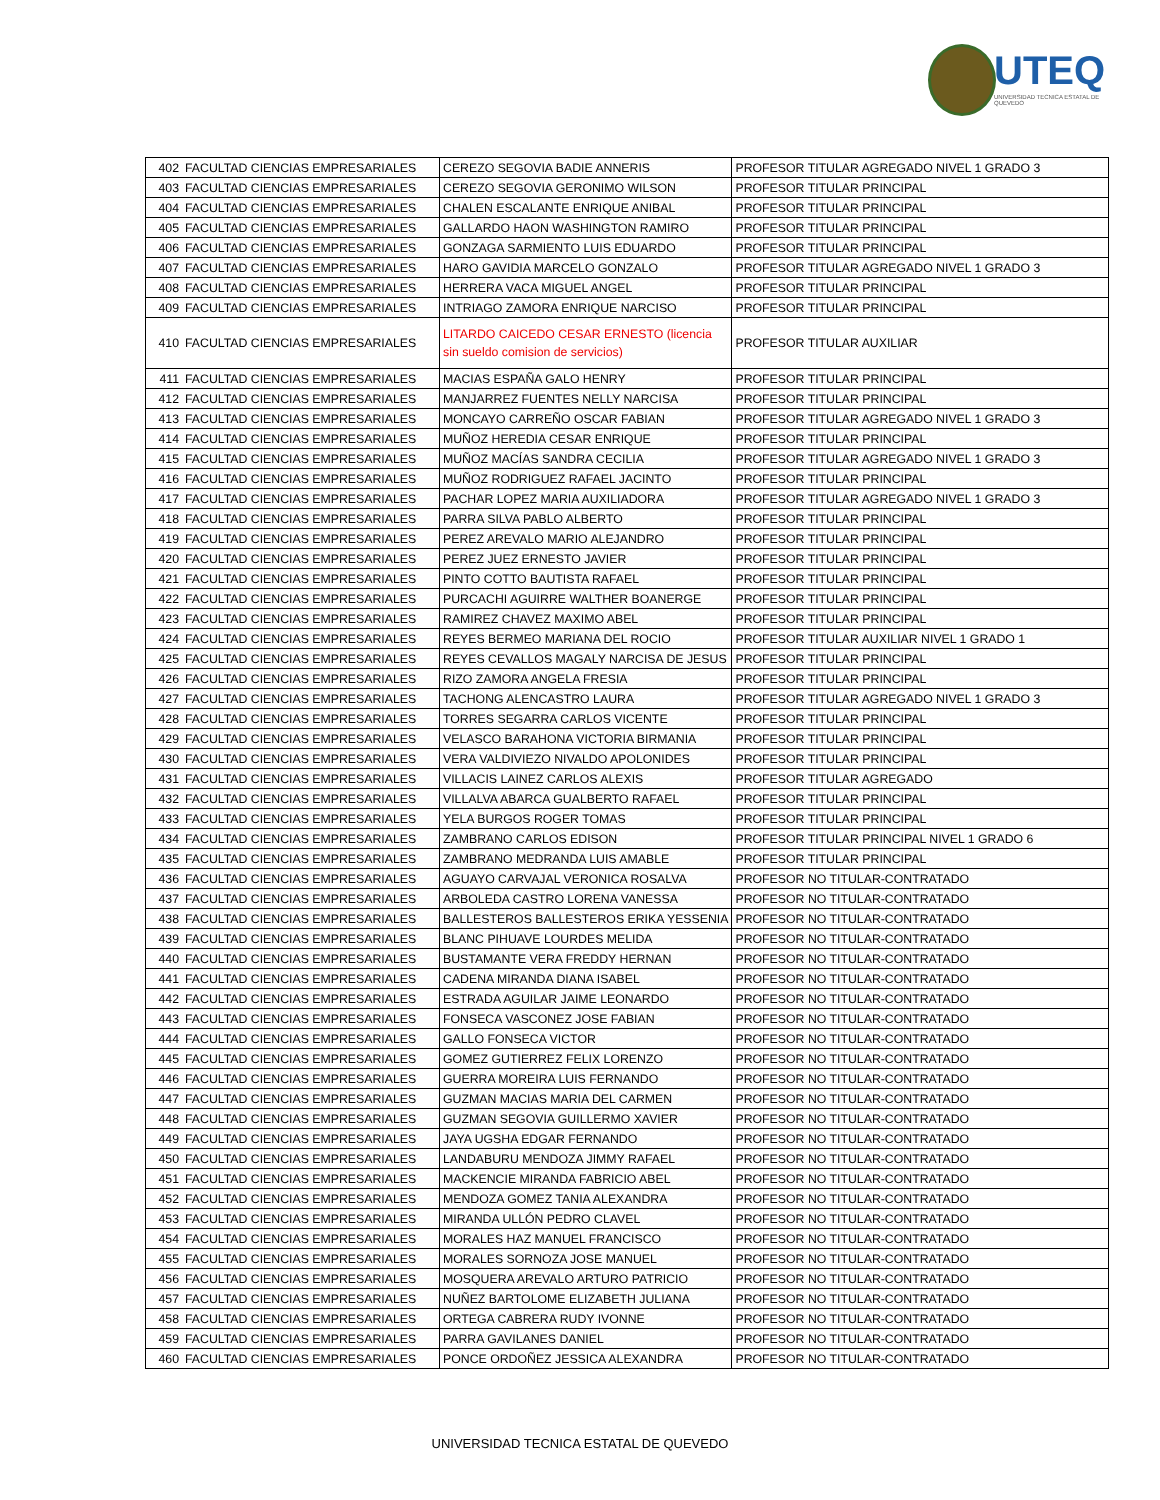UTEQ
UNIVERSIDAD TECNICA ESTATAL DE QUEVEDO
| 402 | FACULTAD CIENCIAS EMPRESARIALES | CEREZO SEGOVIA BADIE ANNERIS | PROFESOR TITULAR AGREGADO NIVEL 1 GRADO 3 |
| 403 | FACULTAD CIENCIAS EMPRESARIALES | CEREZO SEGOVIA GERONIMO WILSON | PROFESOR TITULAR PRINCIPAL |
| 404 | FACULTAD CIENCIAS EMPRESARIALES | CHALEN ESCALANTE ENRIQUE ANIBAL | PROFESOR TITULAR PRINCIPAL |
| 405 | FACULTAD CIENCIAS EMPRESARIALES | GALLARDO HAON WASHINGTON RAMIRO | PROFESOR TITULAR PRINCIPAL |
| 406 | FACULTAD CIENCIAS EMPRESARIALES | GONZAGA SARMIENTO LUIS EDUARDO | PROFESOR TITULAR PRINCIPAL |
| 407 | FACULTAD CIENCIAS EMPRESARIALES | HARO GAVIDIA MARCELO GONZALO | PROFESOR TITULAR AGREGADO NIVEL 1 GRADO 3 |
| 408 | FACULTAD CIENCIAS EMPRESARIALES | HERRERA VACA MIGUEL ANGEL | PROFESOR TITULAR PRINCIPAL |
| 409 | FACULTAD CIENCIAS EMPRESARIALES | INTRIAGO ZAMORA ENRIQUE NARCISO | PROFESOR TITULAR PRINCIPAL |
| 410 | FACULTAD CIENCIAS EMPRESARIALES | LITARDO CAICEDO CESAR ERNESTO (licencia sin sueldo comision de servicios) | PROFESOR TITULAR AUXILIAR |
| 411 | FACULTAD CIENCIAS EMPRESARIALES | MACIAS ESPAÑA GALO HENRY | PROFESOR TITULAR PRINCIPAL |
| 412 | FACULTAD CIENCIAS EMPRESARIALES | MANJARREZ FUENTES NELLY NARCISA | PROFESOR TITULAR PRINCIPAL |
| 413 | FACULTAD CIENCIAS EMPRESARIALES | MONCAYO CARREÑO OSCAR FABIAN | PROFESOR TITULAR AGREGADO NIVEL 1 GRADO 3 |
| 414 | FACULTAD CIENCIAS EMPRESARIALES | MUÑOZ HEREDIA CESAR ENRIQUE | PROFESOR TITULAR PRINCIPAL |
| 415 | FACULTAD CIENCIAS EMPRESARIALES | MUÑOZ MACÍAS SANDRA CECILIA | PROFESOR TITULAR AGREGADO NIVEL 1 GRADO 3 |
| 416 | FACULTAD CIENCIAS EMPRESARIALES | MUÑOZ RODRIGUEZ RAFAEL JACINTO | PROFESOR TITULAR PRINCIPAL |
| 417 | FACULTAD CIENCIAS EMPRESARIALES | PACHAR LOPEZ MARIA AUXILIADORA | PROFESOR TITULAR AGREGADO NIVEL 1 GRADO 3 |
| 418 | FACULTAD CIENCIAS EMPRESARIALES | PARRA SILVA PABLO ALBERTO | PROFESOR TITULAR PRINCIPAL |
| 419 | FACULTAD CIENCIAS EMPRESARIALES | PEREZ AREVALO MARIO ALEJANDRO | PROFESOR TITULAR PRINCIPAL |
| 420 | FACULTAD CIENCIAS EMPRESARIALES | PEREZ JUEZ ERNESTO JAVIER | PROFESOR TITULAR PRINCIPAL |
| 421 | FACULTAD CIENCIAS EMPRESARIALES | PINTO COTTO BAUTISTA RAFAEL | PROFESOR TITULAR PRINCIPAL |
| 422 | FACULTAD CIENCIAS EMPRESARIALES | PURCACHI AGUIRRE WALTHER BOANERGE | PROFESOR TITULAR PRINCIPAL |
| 423 | FACULTAD CIENCIAS EMPRESARIALES | RAMIREZ CHAVEZ MAXIMO ABEL | PROFESOR TITULAR PRINCIPAL |
| 424 | FACULTAD CIENCIAS EMPRESARIALES | REYES BERMEO MARIANA DEL ROCIO | PROFESOR TITULAR AUXILIAR NIVEL 1 GRADO 1 |
| 425 | FACULTAD CIENCIAS EMPRESARIALES | REYES CEVALLOS MAGALY NARCISA DE JESUS | PROFESOR TITULAR PRINCIPAL |
| 426 | FACULTAD CIENCIAS EMPRESARIALES | RIZO ZAMORA ANGELA FRESIA | PROFESOR TITULAR PRINCIPAL |
| 427 | FACULTAD CIENCIAS EMPRESARIALES | TACHONG ALENCASTRO LAURA | PROFESOR TITULAR AGREGADO NIVEL 1 GRADO 3 |
| 428 | FACULTAD CIENCIAS EMPRESARIALES | TORRES SEGARRA CARLOS VICENTE | PROFESOR TITULAR PRINCIPAL |
| 429 | FACULTAD CIENCIAS EMPRESARIALES | VELASCO BARAHONA VICTORIA BIRMANIA | PROFESOR TITULAR PRINCIPAL |
| 430 | FACULTAD CIENCIAS EMPRESARIALES | VERA VALDIVIEZO NIVALDO APOLONIDES | PROFESOR TITULAR PRINCIPAL |
| 431 | FACULTAD CIENCIAS EMPRESARIALES | VILLACIS LAINEZ CARLOS ALEXIS | PROFESOR TITULAR AGREGADO |
| 432 | FACULTAD CIENCIAS EMPRESARIALES | VILLALVA ABARCA GUALBERTO RAFAEL | PROFESOR TITULAR PRINCIPAL |
| 433 | FACULTAD CIENCIAS EMPRESARIALES | YELA BURGOS ROGER TOMAS | PROFESOR TITULAR PRINCIPAL |
| 434 | FACULTAD CIENCIAS EMPRESARIALES | ZAMBRANO CARLOS EDISON | PROFESOR TITULAR PRINCIPAL NIVEL 1 GRADO 6 |
| 435 | FACULTAD CIENCIAS EMPRESARIALES | ZAMBRANO MEDRANDA LUIS AMABLE | PROFESOR TITULAR PRINCIPAL |
| 436 | FACULTAD CIENCIAS EMPRESARIALES | AGUAYO CARVAJAL VERONICA ROSALVA | PROFESOR NO TITULAR-CONTRATADO |
| 437 | FACULTAD CIENCIAS EMPRESARIALES | ARBOLEDA CASTRO LORENA VANESSA | PROFESOR NO TITULAR-CONTRATADO |
| 438 | FACULTAD CIENCIAS EMPRESARIALES | BALLESTEROS BALLESTEROS ERIKA YESSENIA | PROFESOR NO TITULAR-CONTRATADO |
| 439 | FACULTAD CIENCIAS EMPRESARIALES | BLANC PIHUAVE LOURDES MELIDA | PROFESOR NO TITULAR-CONTRATADO |
| 440 | FACULTAD CIENCIAS EMPRESARIALES | BUSTAMANTE VERA FREDDY HERNAN | PROFESOR NO TITULAR-CONTRATADO |
| 441 | FACULTAD CIENCIAS EMPRESARIALES | CADENA MIRANDA DIANA ISABEL | PROFESOR NO TITULAR-CONTRATADO |
| 442 | FACULTAD CIENCIAS EMPRESARIALES | ESTRADA AGUILAR JAIME LEONARDO | PROFESOR NO TITULAR-CONTRATADO |
| 443 | FACULTAD CIENCIAS EMPRESARIALES | FONSECA VASCONEZ JOSE FABIAN | PROFESOR NO TITULAR-CONTRATADO |
| 444 | FACULTAD CIENCIAS EMPRESARIALES | GALLO FONSECA VICTOR | PROFESOR NO TITULAR-CONTRATADO |
| 445 | FACULTAD CIENCIAS EMPRESARIALES | GOMEZ GUTIERREZ FELIX LORENZO | PROFESOR NO TITULAR-CONTRATADO |
| 446 | FACULTAD CIENCIAS EMPRESARIALES | GUERRA MOREIRA LUIS FERNANDO | PROFESOR NO TITULAR-CONTRATADO |
| 447 | FACULTAD CIENCIAS EMPRESARIALES | GUZMAN MACIAS MARIA DEL CARMEN | PROFESOR NO TITULAR-CONTRATADO |
| 448 | FACULTAD CIENCIAS EMPRESARIALES | GUZMAN SEGOVIA GUILLERMO XAVIER | PROFESOR NO TITULAR-CONTRATADO |
| 449 | FACULTAD CIENCIAS EMPRESARIALES | JAYA UGSHA EDGAR FERNANDO | PROFESOR NO TITULAR-CONTRATADO |
| 450 | FACULTAD CIENCIAS EMPRESARIALES | LANDABURU MENDOZA JIMMY RAFAEL | PROFESOR NO TITULAR-CONTRATADO |
| 451 | FACULTAD CIENCIAS EMPRESARIALES | MACKENCIE MIRANDA FABRICIO ABEL | PROFESOR NO TITULAR-CONTRATADO |
| 452 | FACULTAD CIENCIAS EMPRESARIALES | MENDOZA GOMEZ TANIA ALEXANDRA | PROFESOR NO TITULAR-CONTRATADO |
| 453 | FACULTAD CIENCIAS EMPRESARIALES | MIRANDA ULLÓN PEDRO CLAVEL | PROFESOR NO TITULAR-CONTRATADO |
| 454 | FACULTAD CIENCIAS EMPRESARIALES | MORALES HAZ MANUEL FRANCISCO | PROFESOR NO TITULAR-CONTRATADO |
| 455 | FACULTAD CIENCIAS EMPRESARIALES | MORALES SORNOZA JOSE MANUEL | PROFESOR NO TITULAR-CONTRATADO |
| 456 | FACULTAD CIENCIAS EMPRESARIALES | MOSQUERA AREVALO ARTURO PATRICIO | PROFESOR NO TITULAR-CONTRATADO |
| 457 | FACULTAD CIENCIAS EMPRESARIALES | NUÑEZ BARTOLOME ELIZABETH JULIANA | PROFESOR NO TITULAR-CONTRATADO |
| 458 | FACULTAD CIENCIAS EMPRESARIALES | ORTEGA CABRERA RUDY IVONNE | PROFESOR NO TITULAR-CONTRATADO |
| 459 | FACULTAD CIENCIAS EMPRESARIALES | PARRA GAVILANES DANIEL | PROFESOR NO TITULAR-CONTRATADO |
| 460 | FACULTAD CIENCIAS EMPRESARIALES | PONCE ORDOÑEZ JESSICA ALEXANDRA | PROFESOR NO TITULAR-CONTRATADO |
UNIVERSIDAD TECNICA ESTATAL DE QUEVEDO